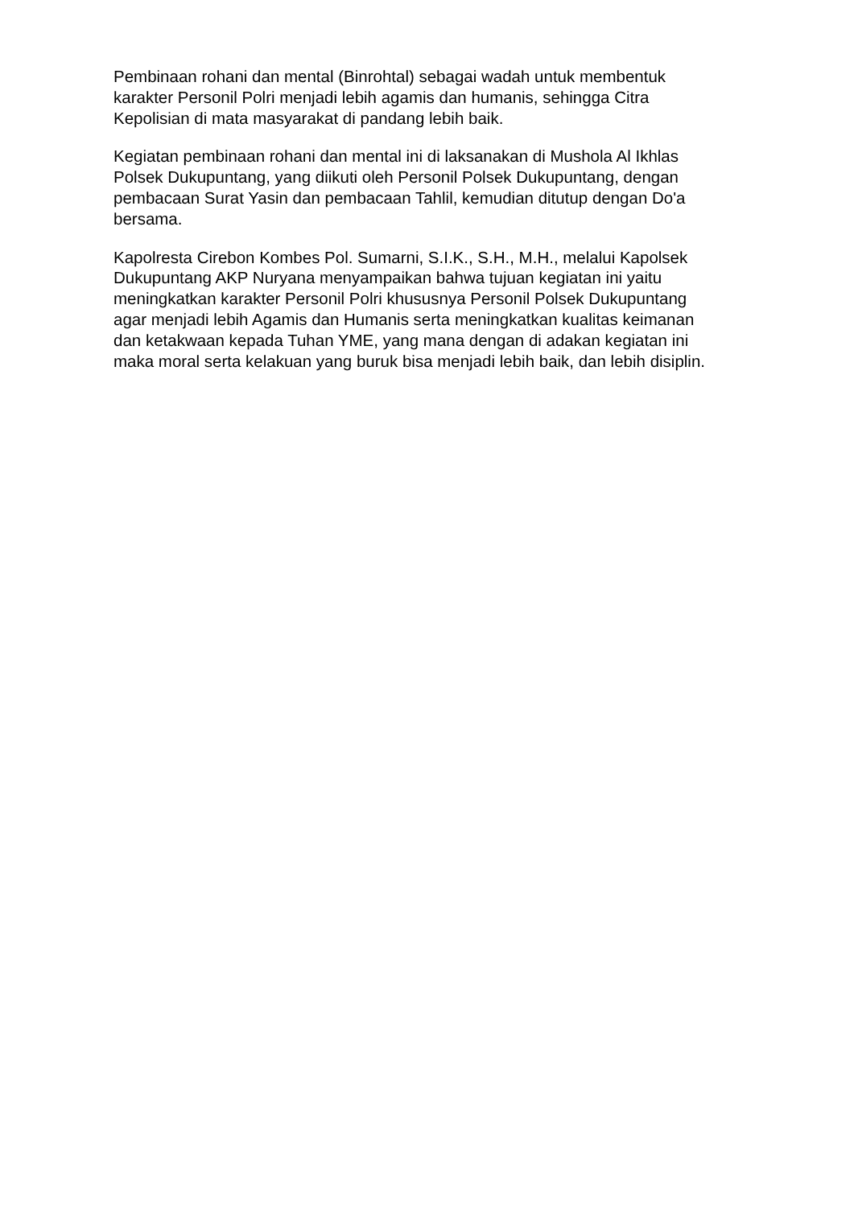Pembinaan rohani dan mental (Binrohtal) sebagai wadah untuk membentuk
karakter Personil Polri menjadi lebih agamis dan humanis, sehingga Citra
Kepolisian di mata masyarakat di pandang lebih baik.
Kegiatan pembinaan rohani dan mental ini di laksanakan di Mushola Al Ikhlas
Polsek Dukupuntang, yang diikuti oleh Personil Polsek Dukupuntang, dengan
pembacaan Surat Yasin dan pembacaan Tahlil, kemudian ditutup dengan Do'a
bersama.
Kapolresta Cirebon Kombes Pol. Sumarni, S.I.K., S.H., M.H., melalui Kapolsek
Dukupuntang AKP Nuryana menyampaikan bahwa tujuan kegiatan ini yaitu
meningkatkan karakter Personil Polri khususnya Personil Polsek Dukupuntang
agar menjadi lebih Agamis dan Humanis serta meningkatkan kualitas keimanan
dan ketakwaan kepada Tuhan YME, yang mana dengan di adakan kegiatan ini
maka moral serta kelakuan yang buruk bisa menjadi lebih baik, dan lebih disiplin.